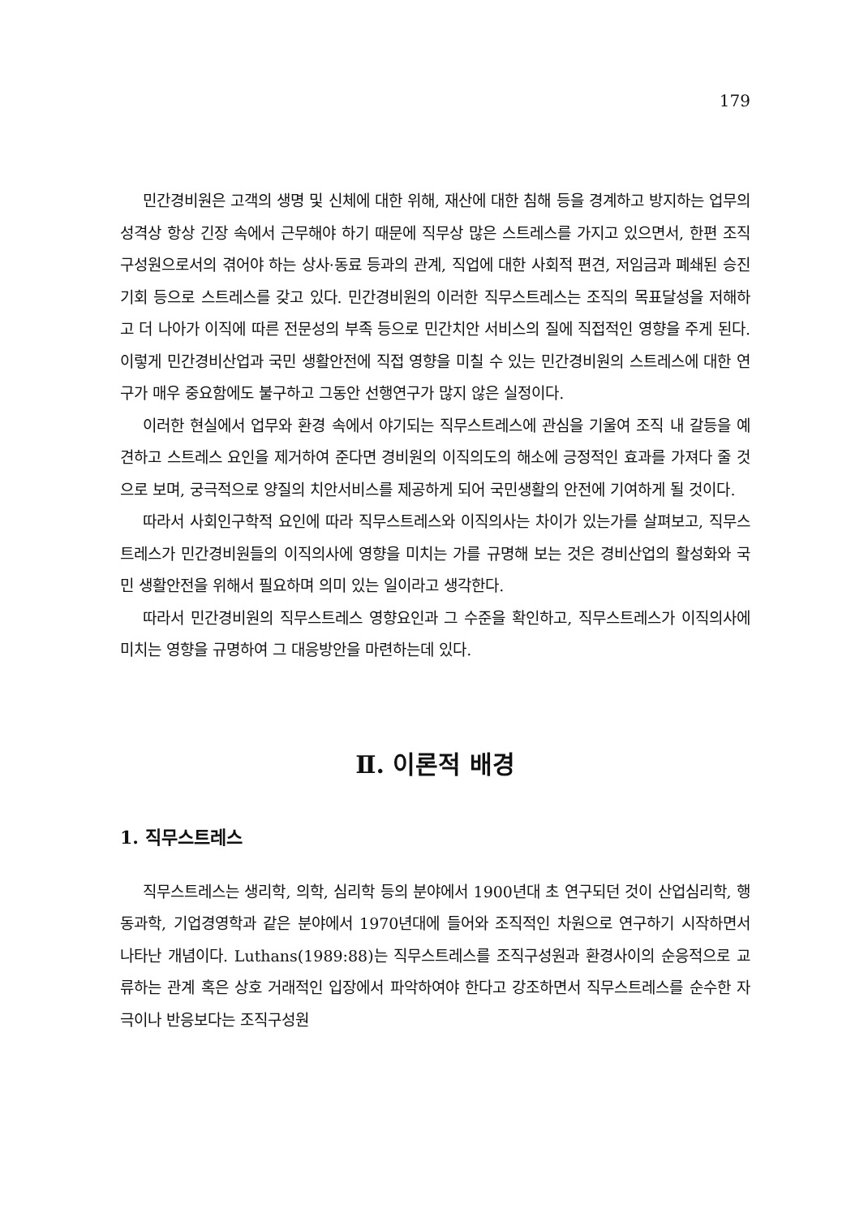179
민간경비원은 고객의 생명 및 신체에 대한 위해, 재산에 대한 침해 등을 경계하고 방지하는 업무의 성격상 항상 긴장 속에서 근무해야 하기 때문에 직무상 많은 스트레스를 가지고 있으면서, 한편 조직구성원으로서의 겪어야 하는 상사·동료 등과의 관계, 직업에 대한 사회적 편견, 저임금과 폐쇄된 승진기회 등으로 스트레스를 갖고 있다. 민간경비원의 이러한 직무스트레스는 조직의 목표달성을 저해하고 더 나아가 이직에 따른 전문성의 부족 등으로 민간치안 서비스의 질에 직접적인 영향을 주게 된다. 이렇게 민간경비산업과 국민 생활안전에 직접 영향을 미칠 수 있는 민간경비원의 스트레스에 대한 연구가 매우 중요함에도 불구하고 그동안 선행연구가 많지 않은 실정이다.
이러한 현실에서 업무와 환경 속에서 야기되는 직무스트레스에 관심을 기울여 조직 내 갈등을 예견하고 스트레스 요인을 제거하여 준다면 경비원의 이직의도의 해소에 긍정적인 효과를 가져다 줄 것으로 보며, 궁극적으로 양질의 치안서비스를 제공하게 되어 국민생활의 안전에 기여하게 될 것이다.
따라서 사회인구학적 요인에 따라 직무스트레스와 이직의사는 차이가 있는가를 살펴보고, 직무스트레스가 민간경비원들의 이직의사에 영향을 미치는 가를 규명해 보는 것은 경비산업의 활성화와 국민 생활안전을 위해서 필요하며 의미 있는 일이라고 생각한다.
따라서 민간경비원의 직무스트레스 영향요인과 그 수준을 확인하고, 직무스트레스가 이직의사에 미치는 영향을 규명하여 그 대응방안을 마련하는데 있다.
Ⅱ. 이론적 배경
1. 직무스트레스
직무스트레스는 생리학, 의학, 심리학 등의 분야에서 1900년대 초 연구되던 것이 산업심리학, 행동과학, 기업경영학과 같은 분야에서 1970년대에 들어와 조직적인 차원으로 연구하기 시작하면서 나타난 개념이다. Luthans(1989:88)는 직무스트레스를 조직구성원과 환경사이의 순응적으로 교류하는 관계 혹은 상호 거래적인 입장에서 파악하여야 한다고 강조하면서 직무스트레스를 순수한 자극이나 반응보다는 조직구성원